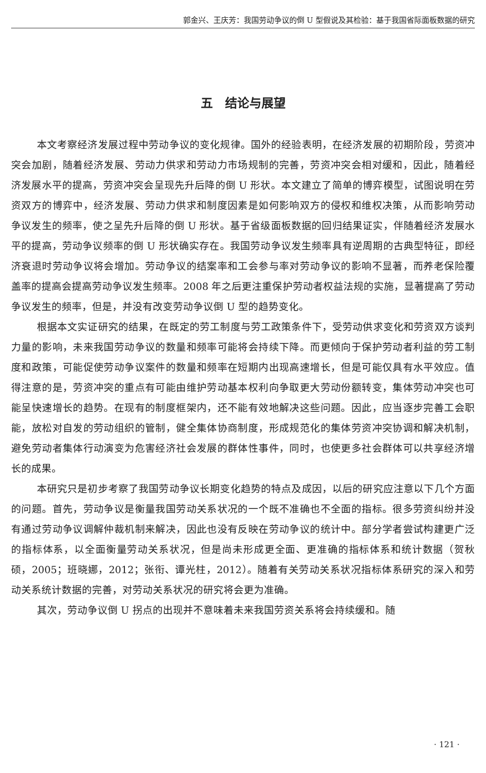郭金兴、王庆芳：我国劳动争议的倒 U 型假说及其检验：基于我国省际面板数据的研究
五　结论与展望
本文考察经济发展过程中劳动争议的变化规律。国外的经验表明，在经济发展的初期阶段，劳资冲突会加剧，随着经济发展、劳动力供求和劳动力市场规制的完善，劳资冲突会相对缓和，因此，随着经济发展水平的提高，劳资冲突会呈现先升后降的倒 U 形状。本文建立了简单的博弈模型，试图说明在劳资双方的博弈中，经济发展、劳动力供求和制度因素是如何影响双方的侵权和维权决策，从而影响劳动争议发生的频率，使之呈先升后降的倒 U 形状。基于省级面板数据的回归结果证实，伴随着经济发展水平的提高，劳动争议频率的倒 U 形状确实存在。我国劳动争议发生频率具有逆周期的古典型特征，即经济衰退时劳动争议将会增加。劳动争议的结案率和工会参与率对劳动争议的影响不显著，而养老保险覆盖率的提高会提高劳动争议发生频率。2008 年之后更注重保护劳动者权益法规的实施，显著提高了劳动争议发生的频率，但是，并没有改变劳动争议倒 U 型的趋势变化。
根据本文实证研究的结果，在既定的劳工制度与劳工政策条件下，受劳动供求变化和劳资双方谈判力量的影响，未来我国劳动争议的数量和频率可能将会持续下降。而更倾向于保护劳动者利益的劳工制度和政策，可能促使劳动争议案件的数量和频率在短期内出现高速增长，但是可能仅具有水平效应。值得注意的是，劳资冲突的重点有可能由维护劳动基本权利向争取更大劳动份额转变，集体劳动冲突也可能呈快速增长的趋势。在现有的制度框架内，还不能有效地解决这些问题。因此，应当逐步完善工会职能，放松对自发的劳动组织的管制，健全集体协商制度，形成规范化的集体劳资冲突协调和解决机制，避免劳动者集体行动演变为危害经济社会发展的群体性事件，同时，也使更多社会群体可以共享经济增长的成果。
本研究只是初步考察了我国劳动争议长期变化趋势的特点及成因，以后的研究应注意以下几个方面的问题。首先，劳动争议是衡量我国劳动关系状况的一个既不准确也不全面的指标。很多劳资纠纷并没有通过劳动争议调解仲裁机制来解决，因此也没有反映在劳动争议的统计中。部分学者尝试构建更广泛的指标体系，以全面衡量劳动关系状况，但是尚未形成更全面、更准确的指标体系和统计数据（贺秋硕，2005；班晓娜，2012；张衔、谭光柱，2012）。随着有关劳动关系状况指标体系研究的深入和劳动关系统计数据的完善，对劳动关系状况的研究将会更为准确。
其次，劳动争议倒 U 拐点的出现并不意味着未来我国劳资关系将会持续缓和。随
· 121 ·